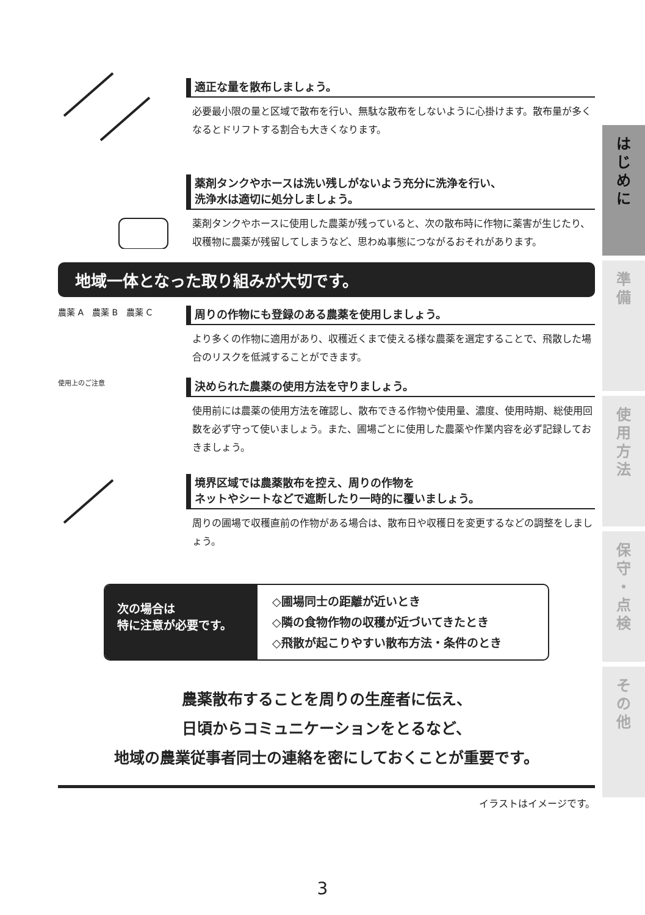適正な量を散布しましょう。
必要最小限の量と区域で散布を行い、無駄な散布をしないように心掛けます。散布量が多くなるとドリフトする割合も大きくなります。
薬剤タンクやホースは洗い残しがないよう充分に洗浄を行い、
洗浄水は適切に処分しましょう。
薬剤タンクやホースに使用した農薬が残っていると、次の散布時に作物に薬害が生じたり、収穫物に農薬が残留してしまうなど、思わぬ事態につながるおそれがあります。
地域一体となった取り組みが大切です。
農薬 A　農薬 B　農薬 C
周りの作物にも登録のある農薬を使用しましょう。
より多くの作物に適用があり、収穫近くまで使える様な農薬を選定することで、飛散した場合のリスクを低減することができます。
使用上のご注意
決められた農薬の使用方法を守りましょう。
使用前には農薬の使用方法を確認し、散布できる作物や使用量、濃度、使用時期、総使用回数を必ず守って使いましょう。また、圃場ごとに使用した農薬や作業内容を必ず記録しておきましょう。
境界区域では農薬散布を控え、周りの作物を
ネットやシートなどで遮断したり一時的に覆いましょう。
周りの圃場で収穫直前の作物がある場合は、散布日や収穫日を変更するなどの調整をしましょう。
次の場合は
特に注意が必要です。
◇圃場同士の距離が近いとき
◇隣の食物作物の収穫が近づいてきたとき
◇飛散が起こりやすい散布方法・条件のとき
農薬散布することを周りの生産者に伝え、
日頃からコミュニケーションをとるなど、
地域の農業従事者同士の連絡を密にしておくことが重要です。
イラストはイメージです。
は
じ
め
に
準
備
使
用
方
法
保
守
・
点
検
そ
の
他
3